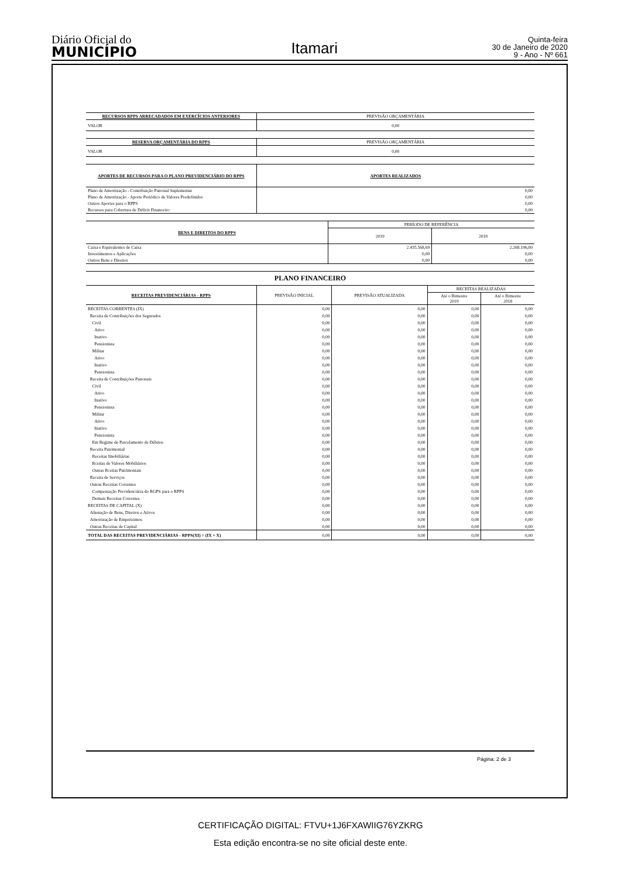Diário Oficial do
MUNICÍPIO
Itamari
Quinta-feira
30 de Janeiro de 2020
9 - Ano - Nº 661
| RECURSOS RPPS ARRECADADOS EM EXERCÍCIOS ANTERIORES | PREVISÃO ORÇAMENTÁRIA |
| --- | --- |
| VALOR | 0,00 |
| RESERVA ORÇAMENTÁRIA DO RPPS | PREVISÃO ORÇAMENTÁRIA |
| --- | --- |
| VALOR | 0,00 |
| APORTES DE RECURSOS PARA O PLANO PREVIDENCIÁRIO DO RPPS | APORTES REALIZADOS |
| --- | --- |
| Plano de Amortização - Contribuição Patronal Suplementar | 0,00 |
| Plano de Amortização - Aporte Periódico de Valores Predefinidos | 0,00 |
| Outros Aportes para o RPPS | 0,00 |
| Recursos para Cobertura de Déficit Financeiro | 0,00 |
| BENS E DIREITOS DO RPPS | PERÍODO DE REFERÊNCIA | |
| --- | --- | --- |
| | 2019 | 2018 |
| Caixa e Equivalentes de Caixa | 2.435.568,69 | 2.268.196,00 |
| Investimentos e Aplicações | 0,00 | 0,00 |
| Outros Bens e Direitos | 0,00 | 0,00 |
PLANO FINANCEIRO
| RECEITAS PREVIDENCIÁRIAS - RPPS | PREVISÃO INICIAL | PREVISÃO ATUALIZADA | RECEITAS REALIZADAS | |
| --- | --- | --- | --- | --- |
| | | | Até o Bimestre 2019 | Até o Bimestre 2018 |
| RECEITAS CORRENTES (IX) | 0,00 | 0,00 | 0,00 | 0,00 |
| Receita de Contribuições dos Segurados | 0,00 | 0,00 | 0,00 | 0,00 |
| Civil | 0,00 | 0,00 | 0,00 | 0,00 |
| Ativo | 0,00 | 0,00 | 0,00 | 0,00 |
| Inativo | 0,00 | 0,00 | 0,00 | 0,00 |
| Pensionista | 0,00 | 0,00 | 0,00 | 0,00 |
| Militar | 0,00 | 0,00 | 0,00 | 0,00 |
| Ativo | 0,00 | 0,00 | 0,00 | 0,00 |
| Inativo | 0,00 | 0,00 | 0,00 | 0,00 |
| Pensionista | 0,00 | 0,00 | 0,00 | 0,00 |
| Receita de Contribuições Patronais | 0,00 | 0,00 | 0,00 | 0,00 |
| Civil | 0,00 | 0,00 | 0,00 | 0,00 |
| Ativo | 0,00 | 0,00 | 0,00 | 0,00 |
| Inativo | 0,00 | 0,00 | 0,00 | 0,00 |
| Pensionista | 0,00 | 0,00 | 0,00 | 0,00 |
| Militar | 0,00 | 0,00 | 0,00 | 0,00 |
| Ativo | 0,00 | 0,00 | 0,00 | 0,00 |
| Inativo | 0,00 | 0,00 | 0,00 | 0,00 |
| Pensionista | 0,00 | 0,00 | 0,00 | 0,00 |
| Em Regime de Parcelamento de Débitos | 0,00 | 0,00 | 0,00 | 0,00 |
| Receita Patrimonial | 0,00 | 0,00 | 0,00 | 0,00 |
| Receitas Imobiliárias | 0,00 | 0,00 | 0,00 | 0,00 |
| Rceitas de Valores Mobiliários | 0,00 | 0,00 | 0,00 | 0,00 |
| Outras Rceitas Patrimoniais | 0,00 | 0,00 | 0,00 | 0,00 |
| Receita de Serviços | 0,00 | 0,00 | 0,00 | 0,00 |
| Outras Receitas Correntes | 0,00 | 0,00 | 0,00 | 0,00 |
| Compensação Previdenciária do RGPS para o RPPS | 0,00 | 0,00 | 0,00 | 0,00 |
| Demais Receitas Correntes | 0,00 | 0,00 | 0,00 | 0,00 |
| RECEITAS DE CAPITAL (X) | 0,00 | 0,00 | 0,00 | 0,00 |
| Alienação de Bens, Direitos e Ativos | 0,00 | 0,00 | 0,00 | 0,00 |
| Amortização de Empréstimos | 0,00 | 0,00 | 0,00 | 0,00 |
| Outras Receitas de Capital | 0,00 | 0,00 | 0,00 | 0,00 |
| TOTAL DAS RECEITAS PREVIDENCIÁRIAS - RPPS(XI) = (IX + X) | 0,00 | 0,00 | 0,00 | 0,00 |
Página: 2 de 3
CERTIFICAÇÃO DIGITAL: FTVU+1J6FXAWIIG76YZKRG
Esta edição encontra-se no site oficial deste ente.